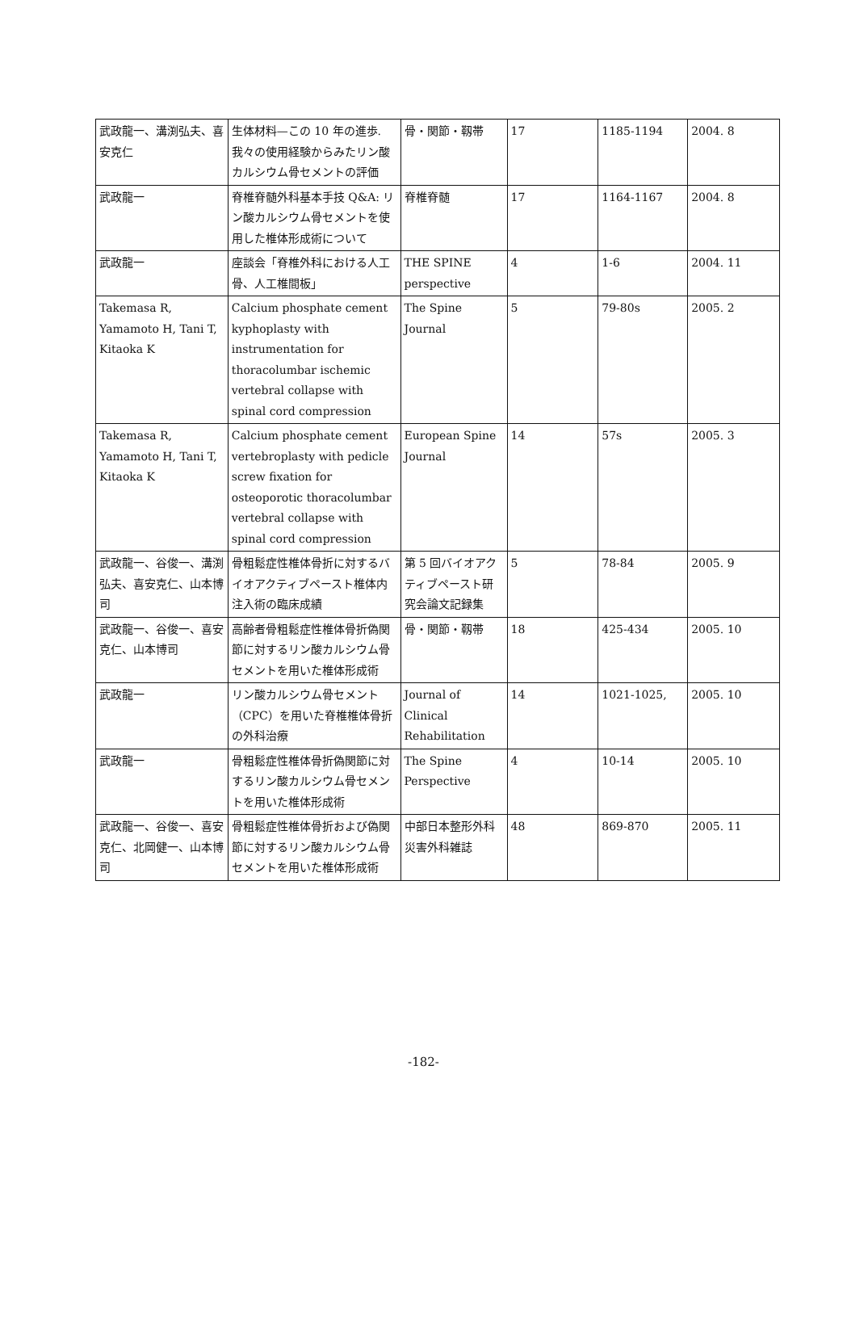| 武政龍一、溝渕弘夫、喜安克仁 | 生体材料—この 10 年の進歩. 我々の使用経験からみたリン酸カルシウム骨セメントの評価 | 骨・関節・靱帯 | 17 | 1185-1194 | 2004. 8 |
| 武政龍一 | 脊椎脊髄外科基本手技 Q&A: リン酸カルシウム骨セメントを使用した椎体形成術について | 脊椎脊髄 | 17 | 1164-1167 | 2004. 8 |
| 武政龍一 | 座談会「脊椎外科における人工骨、人工椎間板」 | THE SPINE perspective | 4 | 1-6 | 2004. 11 |
| Takemasa R, Yamamoto H, Tani T, Kitaoka K | Calcium phosphate cement kyphoplasty with instrumentation for thoracolumbar ischemic vertebral collapse with spinal cord compression | The Spine Journal | 5 | 79-80s | 2005. 2 |
| Takemasa R, Yamamoto H, Tani T, Kitaoka K | Calcium phosphate cement vertebroplasty with pedicle screw fixation for osteoporotic thoracolumbar vertebral collapse with spinal cord compression | European Spine Journal | 14 | 57s | 2005. 3 |
| 武政龍一、谷俊一、溝渕弘夫、喜安克仁、山本博司 | 骨粗鬆症性椎体骨折に対するバイオアクティブペースト椎体内注入術の臨床成績 | 第 5 回バイオアクティブペースト研究会論文記録集 | 5 | 78-84 | 2005. 9 |
| 武政龍一、谷俊一、喜安克仁、山本博司 | 高齢者骨粗鬆症性椎体骨折偽関節に対するリン酸カルシウム骨セメントを用いた椎体形成術 | 骨・関節・靱帯 | 18 | 425-434 | 2005. 10 |
| 武政龍一 | リン酸カルシウム骨セメント（CPC）を用いた脊椎椎体骨折の外科治療 | Journal of Clinical Rehabilitation | 14 | 1021-1025, | 2005. 10 |
| 武政龍一 | 骨粗鬆症性椎体骨折偽関節に対するリン酸カルシウム骨セメントを用いた椎体形成術 | The Spine Perspective | 4 | 10-14 | 2005. 10 |
| 武政龍一、谷俊一、喜安克仁、北岡健一、山本博司 | 骨粗鬆症性椎体骨折および偽関節に対するリン酸カルシウム骨セメントを用いた椎体形成術 | 中部日本整形外科災害外科雑誌 | 48 | 869-870 | 2005. 11 |
-182-